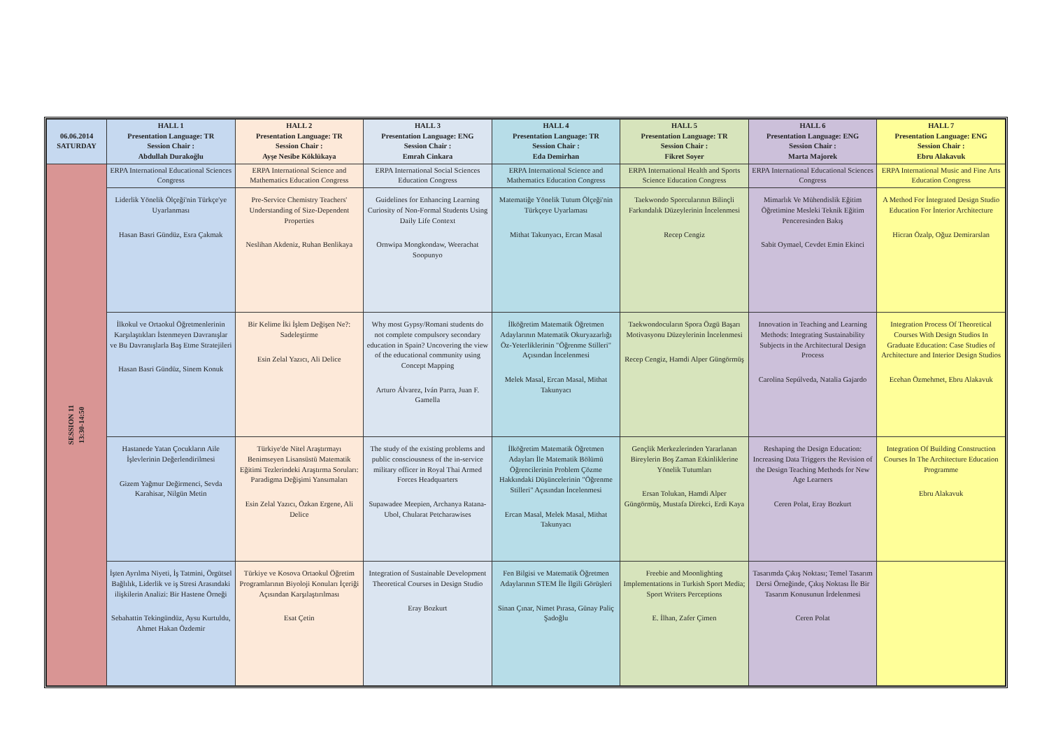| 06.06.2014 SATURDAY | HALL 1 Presentation Language: TR Session Chair : Abdullah Durakoğlu | HALL 2 Presentation Language: TR Session Chair : Ayşe Nesibe Köklükaya | HALL 3 Presentation Language: ENG Session Chair : Emrah Cinkara | HALL 4 Presentation Language: TR Session Chair : Eda Demirhan | HALL 5 Presentation Language: TR Session Chair : Fikret Soyer | HALL 6 Presentation Language: ENG Session Chair : Marta Majorek | HALL 7 Presentation Language: ENG Session Chair : Ebru Alakavuk |
| --- | --- | --- | --- | --- | --- | --- | --- |
| SESSION 11 13:30-14:50 | ERPA International Educational Sciences Congress | ERPA International Science and Mathematics Education Congress | ERPA International Social Sciences Education Congress | ERPA International Science and Mathematics Education Congress | ERPA International Health and Sports Science Education Congress | ERPA International Educational Sciences Congress | ERPA International Music and Fine Arts Education Congress |
| | Liderlik Yönelik Ölçeği'nin Türkçe'ye Uyarlanması Hasan Basri Gündüz, Esra Çakmak | Pre-Service Chemistry Teachers' Understanding of Size-Dependent Properties Neslihan Akdeniz, Ruhan Benlikaya | Guidelines for Enhancing Learning Curiosity of Non-Formal Students Using Daily Life Context Ornwipa Mongkondaw, Weerachat Soopunyo | Matematiğe Yönelik Tutum Ölçeği'nin Türkçeye Uyarlaması Mithat Takunyacı, Ercan Masal | Taekwondo Sporcularının Bilinçli Farkındalık Düzeylerinin İncelenmesi Recep Cengiz | Mimarlık Ve Mühendislik Eğitim Öğretimine Mesleki Teknik Eğitim Penceresinden Bakış Sabit Oymael, Cevdet Emin Ekinci | A Method For İntegrated Design Studio Education For İnterior Architecture Hicran Özalp, Oğuz Demirarslan |
| | İlkokul ve Ortaokul Öğretmenlerinin Karşılaştıkları İstenmeyen Davranışlar ve Bu Davranışlarla Baş Etme Stratejileri Hasan Basri Gündüz, Sinem Konuk | Bir Kelime İki İşlem Değişen Ne?: Sadeleştirme Esin Zelal Yazıcı, Ali Delice | Why most Gypsy/Romani students do not complete compulsory secondary education in Spain? Uncovering the view of the educational community using Concept Mapping Arturo Álvarez, Iván Parra, Juan F. Gamella | İlköğretim Matematik Öğretmen Adaylarının Matematik Okuryazarlığı Öz-Yeterliklerinin "Öğrenme Stilleri" Açısından İncelenmesi Melek Masal, Ercan Masal, Mithat Takunyacı | Taekwondocuların Spora Özgü Başarı Motivasyonu Düzeylerinin İncelenmesi Recep Cengiz, Hamdi Alper Güngörmüş | Innovation in Teaching and Learning Methods: Integrating Sustainability Subjects in the Architectural Design Process Carolina Sepúlveda, Natalia Gajardo | Integration Process Of Theoretical Courses With Design Studios In Graduate Education: Case Studies of Architecture and Interior Design Studios Ecehan Özmehmet, Ebru Alakavuk |
| | Hastanede Yatan Çocukların Aile İşlevlerinin Değerlendirilmesi Gizem Yağmur Değirmenci, Sevda Karahisar, Nilgün Metin | Türkiye'de Nitel Araştırmayı Benimseyen Lisansüstü Matematik Eğitimi Tezlerindeki Araştırma Soruları: Paradigma Değişimi Yansımaları Esin Zelal Yazıcı, Özkan Ergene, Ali Delice | The study of the existing problems and public consciousness of the in-service military officer in Royal Thai Armed Forces Headquarters Supawadee Meepien, Archanya Ratana-Ubol, Chularat Petcharawises | İlköğretim Matematik Öğretmen Adayları İle Matematik Bölümü Öğrencilerinin Problem Çözme Hakkındaki Düşüncelerinin "Öğrenme Stilleri" Açısından İncelenmesi Ercan Masal, Melek Masal, Mithat Takunyacı | Gençlik Merkezlerinden Yararlanan Bireylerin Boş Zaman Etkinliklerine Yönelik Tutumları Ersan Tolukan, Hamdi Alper Güngörmüş, Mustafa Direkci, Erdi Kaya | Reshaping the Design Education: Increasing Data Triggers the Revision of the Design Teaching Methods for New Age Learners Ceren Polat, Eray Bozkurt | Integration Of Building Construction Courses In The Architecture Education Programme Ebru Alakavuk |
| | İşten Ayrılma Niyeti, İş Tatmini, Örgütsel Bağlılık, Liderlik ve iş Stresi Arasındaki ilişkilerin Analizi: Bir Hastene Örneği Sebahattin Tekingündüz, Aysu Kurtuldu, Ahmet Hakan Özdemir | Türkiye ve Kosova Ortaokul Öğretim Programlarının Biyoloji Konuları İçeriği Açısından Karşılaştırılması Esat Çetin | Integration of Sustainable Development Theoretical Courses in Design Studio Eray Bozkurt | Fen Bilgisi ve Matematik Öğretmen Adaylarının STEM İle İlgili Görüşleri Sinan Çınar, Nimet Pırasa, Günay Paliç Şadoğlu | Freebie and Moonlighting Implementations in Turkish Sport Media; Sport Writers Perceptions E. İlhan, Zafer Çimen | Tasarımda Çıkış Noktası; Temel Tasarım Dersi Örneğinde, Çıkış Noktası İle Bir Tasarım Konusunun İrdelenmesi Ceren Polat | |